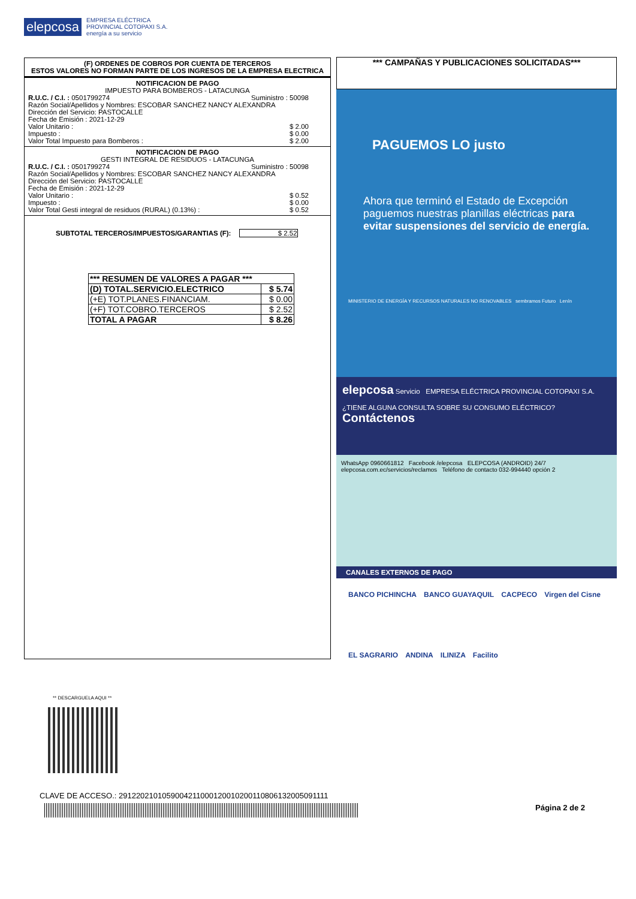elepcosa EMPRESA ELÉCTRICA
PROVINCIAL COTOPAXI S.A.
energía a su servicio
(F) ORDENES DE COBROS POR CUENTA DE TERCEROS
ESTOS VALORES NO FORMAN PARTE DE LOS INGRESOS DE LA EMPRESA ELECTRICA
NOTIFICACION DE PAGO
IMPUESTO PARA BOMBEROS - LATACUNGA
R.U.C. / C.I. : 0501799274 Suministro : 50098
Razón Social/Apellidos y Nombres: ESCOBAR SANCHEZ NANCY ALEXANDRA
Dirección del Servicio: PASTOCALLE
Fecha de Emisión : 2021-12-29
Valor Unitario : $ 2.00
Impuesto : $ 0.00
Valor Total Impuesto para Bomberos : $ 2.00
NOTIFICACION DE PAGO
GESTI INTEGRAL DE RESIDUOS - LATACUNGA
R.U.C. / C.I. : 0501799274 Suministro : 50098
Razón Social/Apellidos y Nombres: ESCOBAR SANCHEZ NANCY ALEXANDRA
Dirección del Servicio: PASTOCALLE
Fecha de Emisión : 2021-12-29
Valor Unitario : $ 0.52
Impuesto : $ 0.00
Valor Total Gesti integral de residuos (RURAL) (0.13%) : $ 0.52
SUBTOTAL TERCEROS/IMPUESTOS/GARANTIAS (F): $ 2.52
| *** RESUMEN DE VALORES A PAGAR *** | |
| --- | --- |
| (D) TOTAL.SERVICIO.ELECTRICO | $ 5.74 |
| (+E) TOT.PLANES.FINANCIAM. | $ 0.00 |
| (+F) TOT.COBRO.TERCEROS | $ 2.52 |
| TOTAL A PAGAR | $ 8.26 |
*** CAMPAÑAS Y PUBLICACIONES SOLICITADAS***
PAGUEMOS LO justo
Ahora que terminó el Estado de Excepción paguemos nuestras planillas eléctricas para evitar suspensiones del servicio de energía.
MINISTERIO DE ENERGÍA Y RECURSOS NATURALES NO RENOVABLES sembramos Futuro Lenín
elepcosa Servicio EMPRESA ELÉCTRICA PROVINCIAL COTOPAXI S.A.
¿TIENE ALGUNA CONSULTA SOBRE SU CONSUMO ELÉCTRICO? Contáctenos
WhatsApp 0960661812 Facebook /elepcosa ELEPCOSA (ANDROID) 24/7 elepcosa.com.ec/servicios/reclamos Teléfono de contacto 032-994440 opción 2
CANALES EXTERNOS DE PAGO
BANCO PICHINCHA BANCO GUAYAQUIL CACPECO Virgen del Cisne EL SAGRARIO ANDINA ILINIZA Facilito
** DESCARGUELA AQUI **
CLAVE DE ACCESO.: 2912202101059004211000120010200110806132005091111
Página 2 de 2